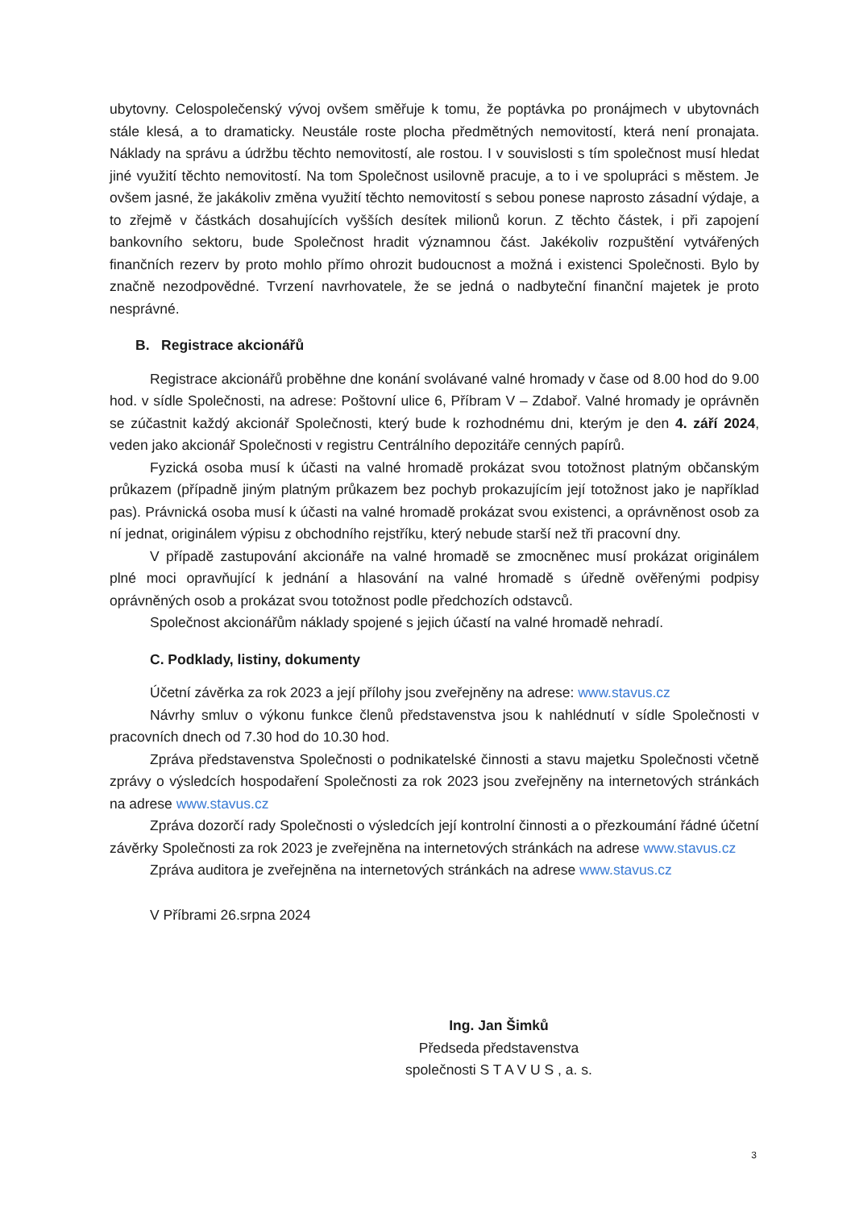ubytovny. Celospolečenský vývoj ovšem směřuje k tomu, že poptávka po pronájmech v ubytovnách stále klesá, a to dramaticky. Neustále roste plocha předmětných nemovitostí, která není pronajata. Náklady na správu a údržbu těchto nemovitostí, ale rostou. I v souvislosti s tím společnost musí hledat jiné využití těchto nemovitostí. Na tom Společnost usilovně pracuje, a to i ve spolupráci s městem. Je ovšem jasné, že jakákoliv změna využití těchto nemovitostí s sebou ponese naprosto zásadní výdaje, a to zřejmě v částkách dosahujících vyšších desítek milionů korun. Z těchto částek, i při zapojení bankovního sektoru, bude Společnost hradit významnou část. Jakékoliv rozpuštění vytvářených finančních rezerv by proto mohlo přímo ohrozit budoucnost a možná i existenci Společnosti. Bylo by značně nezodpovědné. Tvrzení navrhovatele, že se jedná o nadbyteční finanční majetek je proto nesprávné.
B. Registrace akcionářů
Registrace akcionářů proběhne dne konání svolávané valné hromady v čase od 8.00 hod do 9.00 hod. v sídle Společnosti, na adrese: Poštovní ulice 6, Příbram V – Zdaboř. Valné hromady je oprávněn se zúčastnit každý akcionář Společnosti, který bude k rozhodnému dni, kterým je den 4. září 2024, veden jako akcionář Společnosti v registru Centrálního depozitáře cenných papírů.
Fyzická osoba musí k účasti na valné hromadě prokázat svou totožnost platným občanským průkazem (případně jiným platným průkazem bez pochyb prokazujícím její totožnost jako je například pas). Právnická osoba musí k účasti na valné hromadě prokázat svou existenci, a oprávněnost osob za ní jednat, originálem výpisu z obchodního rejstříku, který nebude starší než tři pracovní dny.
V případě zastupování akcionáře na valné hromadě se zmocněnec musí prokázat originálem plné moci opravňující k jednání a hlasování na valné hromadě s úředně ověřenými podpisy oprávněných osob a prokázat svou totožnost podle předchozích odstavců.
Společnost akcionářům náklady spojené s jejich účastí na valné hromadě nehradí.
C. Podklady, listiny, dokumenty
Účetní závěrka za rok 2023 a její přílohy jsou zveřejněny na adrese: www.stavus.cz
Návrhy smluv o výkonu funkce členů představenstva jsou k nahlédnutí v sídle Společnosti v pracovních dnech od 7.30 hod do 10.30 hod.
Zpráva představenstva Společnosti o podnikatelské činnosti a stavu majetku Společnosti včetně zprávy o výsledcích hospodaření Společnosti za rok 2023 jsou zveřejněny na internetových stránkách na adrese www.stavus.cz
Zpráva dozorčí rady Společnosti o výsledcích její kontrolní činnosti a o přezkoumání řádné účetní závěrky Společnosti za rok 2023 je zveřejněna na internetových stránkách na adrese www.stavus.cz
Zpráva auditora je zveřejněna na internetových stránkách na adrese www.stavus.cz
V Příbrami 26.srpna 2024
Ing. Jan Šimků
Předseda představenstva
společnosti S T A V U S , a. s.
3